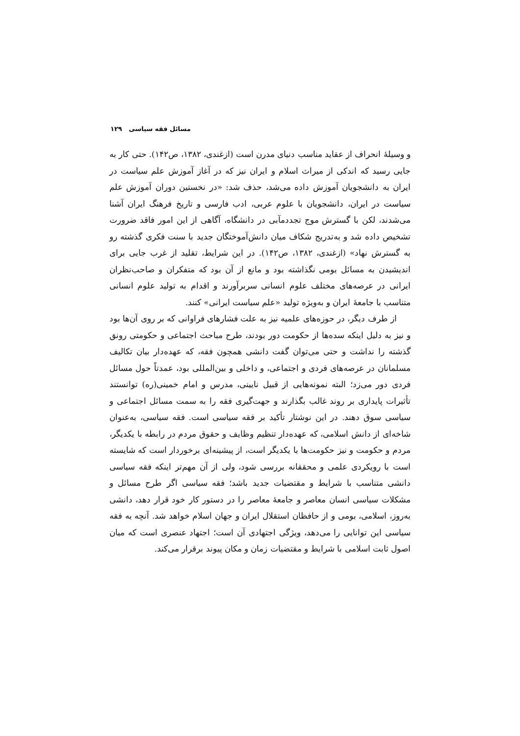مسائل فقه سیاسی ۱۲۹
و وسیلهٔ انحراف از عقاید مناسب دنیای مدرن است (ازغندی، ۱۳۸۲، ص۱۴۲). حتی کار به جایی رسید که اندکی از میراث اسلام و ایران نیز که در آغاز آموزش علم سیاست در ایران به دانشجویان آموزش داده می‌شد، حذف شد: «در نخستین دوران آموزش علم سیاست در ایران، دانشجویان با علوم عربی، ادب فارسی و تاریخ فرهنگ ایران آشنا می‌شدند، لکن با گسترش موج تجددمآبی در دانشگاه، آگاهی از این امور فاقد ضرورت تشخیص داده شد و به‌تدریج شکاف میان دانش‌آموختگان جدید با سنت فکری گذشته رو به گسترش نهاد» (ازغندی، ۱۳۸۲، ص۱۴۲). در این شرایط، تقلید از غرب جایی برای اندیشیدن به مسائل بومی نگذاشته بود و مانع از آن بود که متفکران و صاحب‌نظران ایرانی در عرصه‌های مختلف علوم انسانی سربرآورند و اقدام به تولید علوم انسانی متناسب با جامعهٔ ایران و به‌ویژه تولید «علم سیاست ایرانی» کنند.
از طرف دیگر، در حوزه‌های علمیه نیز به علت فشارهای فراوانی که بر روی آن‌ها بود و نیز به دلیل اینکه سده‌ها از حکومت دور بودند، طرح مباحث اجتماعی و حکومتی رونق گذشته را نداشت و حتی می‌توان گفت دانشی همچون فقه، که عهده‌دار بیان تکالیف مسلمانان در عرصه‌های فردی و اجتماعی، و داخلی و بین‌المللی بود، عمدتاً حول مسائل فردی دور می‌زد؛ البته نمونه‌هایی از قبیل نایینی، مدرس و امام خمینی(ره) توانستند تأثیرات پایداری بر روند غالب بگذارند و جهت‌گیری فقه را به سمت مسائل اجتماعی و سیاسی سوق دهند. در این نوشتار تأکید بر فقه سیاسی است. فقه سیاسی، به‌عنوان شاخه‌ای از دانش اسلامی، که عهده‌دار تنظیم وظایف و حقوق مردم در رابطه با یکدیگر، مردم و حکومت و نیز حکومت‌ها با یکدیگر است، از پیشینه‌ای برخوردار است که شایسته است با رویکردی علمی و محققانه بررسی شود، ولی از آن مهم‌تر اینکه فقه سیاسی دانشی متناسب با شرایط و مقتضیات جدید باشد؛ فقه سیاسی اگر طرح مسائل و مشکلات سیاسی انسان معاصر و جامعهٔ معاصر را در دستور کار خود قرار دهد، دانشی به‌روز، اسلامی، بومی و از حافظان استقلال ایران و جهان اسلام خواهد شد. آنچه به فقه سیاسی این توانایی را می‌دهد، ویژگی اجتهادی آن است؛ اجتهاد عنصری است که میان اصول ثابت اسلامی با شرایط و مقتضیات زمان و مکان پیوند برقرار می‌کند.